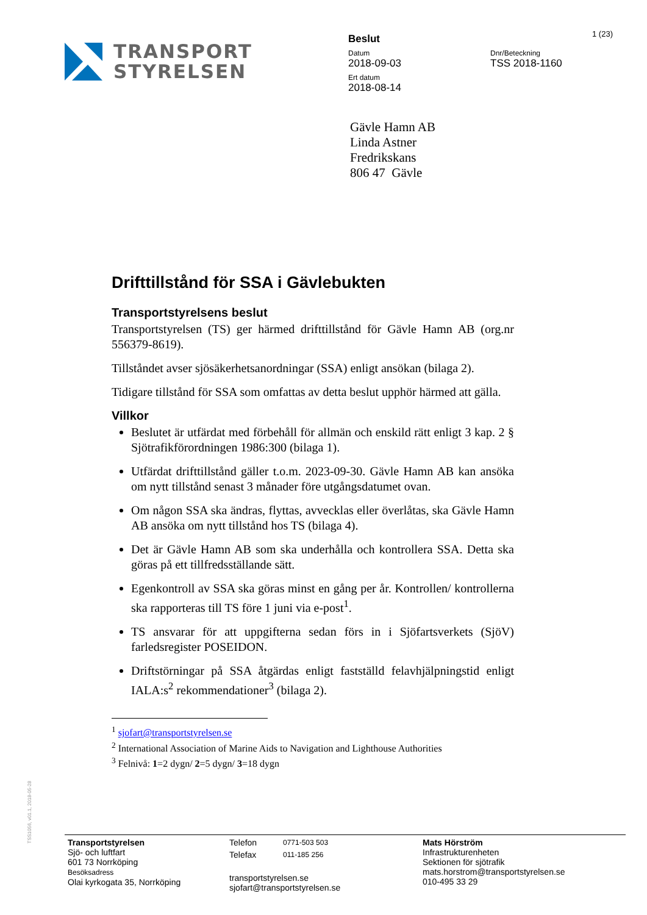TRANSPORT
STYRELSEN
Beslut
Datum
2018-09-03
Ert datum
2018-08-14
Dnr/Beteckning
TSS 2018-1160
1 (23)
Gävle Hamn AB
Linda Astner
Fredrikskans
806 47 Gävle
Drifttillstånd för SSA i Gävlebukten
Transportstyrelsens beslut
Transportstyrelsen (TS) ger härmed drifttillstånd för Gävle Hamn AB (org.nr 556379-8619).
Tillståndet avser sjösäkerhetsanordningar (SSA) enligt ansökan (bilaga 2).
Tidigare tillstånd för SSA som omfattas av detta beslut upphör härmed att gälla.
Villkor
Beslutet är utfärdat med förbehåll för allmän och enskild rätt enligt 3 kap. 2 § Sjötrafikförordningen 1986:300 (bilaga 1).
Utfärdat drifttillstånd gäller t.o.m. 2023-09-30. Gävle Hamn AB kan ansöka om nytt tillstånd senast 3 månader före utgångsdatumet ovan.
Om någon SSA ska ändras, flyttas, avvecklas eller överlåtas, ska Gävle Hamn AB ansöka om nytt tillstånd hos TS (bilaga 4).
Det är Gävle Hamn AB som ska underhålla och kontrollera SSA. Detta ska göras på ett tillfredsställande sätt.
Egenkontroll av SSA ska göras minst en gång per år. Kontrollen/ kontrollerna ska rapporteras till TS före 1 juni via e-post<sup>1</sup>.
TS ansvarar för att uppgifterna sedan förs in i Sjöfartsverkets (SjöV) farledsregister POSEIDON.
Driftstörningar på SSA åtgärdas enligt fastställd felavhjälpningstid enligt IALA:s<sup>2</sup> rekommendationer<sup>3</sup> (bilaga 2).
<sup>1</sup> sjofart@transportstyrelsen.se
<sup>2</sup> International Association of Marine Aids to Navigation and Lighthouse Authorities
<sup>3</sup> Felnivå: 1=2 dygn/ 2=5 dygn/ 3=18 dygn
TSS1056, v01.1, 2018-05-28
Transportstyrelsen
Sjö- och luftfart
601 73 Norrköping
Besöksadress
Olai kyrkogata 35, Norrköping
Telefon 0771-503 503
Telefax 011-185 256
transportstyrelsen.se
sjofart@transportstyrelsen.se
Mats Hörström
Infrastrukturenheten
Sektionen för sjötrafik
mats.horstrom@transportstyrelsen.se
010-495 33 29